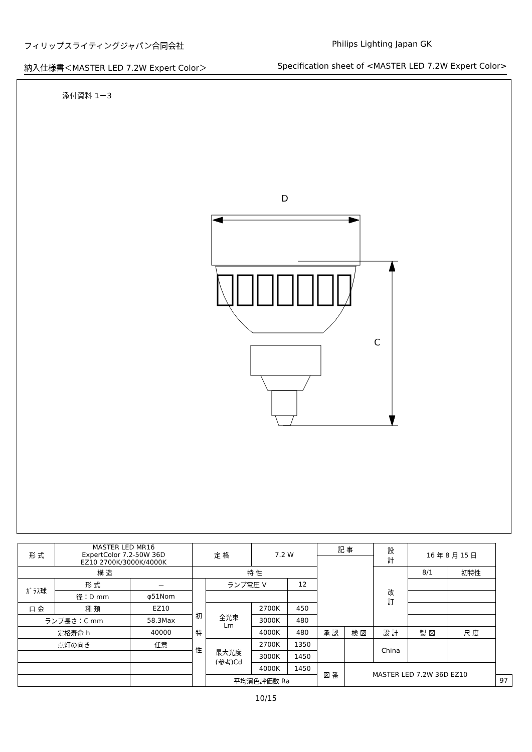フィリップスライティングジャパン合同会社 Philips Lighting Japan GK
納入仕様書＜MASTER LED 7.2W Expert Color＞ Specification sheet of <MASTER LED 7.2W Expert Color>
添付資料 1－3
D
C
| 形 式 | MASTER LED MR16 ExpertColor 7.2-50W 36D EZ10 2700K/3000K/4000K | | 定 格 | | 7.2 W | | 記 事 | | | 設 計 | 16 年 8 月 15 日 | | | |
| 構 造 | | | 特 性 | | | | | | | 改 訂 | 8/1 | 初特性 | | |
| ｶﾞﾗｽ球 | 形 式 | － | 初 特 性 | ランプ電圧 V | | 12 | | | | | | | | |
| | 径：D mm | φ51Nom | | | | | | | | | | | | |
| 口 金 | 種 類 | EZ10 | | 全光束 Lm | 2700K | 450 | | | | | | | | |
| ランプ長さ：C mm | | 58.3Max | | | 3000K | 480 | | | | | | | | |
| 定格寿命 h | | 40000 | | | 4000K | 480 | 承 認 | 検 図 | 設 計 | | 製 図 | | 尺 度 | |
| 点灯の向き | | 任意 | | 最大光度 (参考)Cd | 2700K | 1350 | | | China | | | | | |
| | | | | | 3000K | 1450 | | | | | | | | |
| | | | | | 4000K | 1450 | 図 番 | MASTER LED 7.2W 36D EZ10 | | | | | | |
| | | | | 平均演色評価数 Ra | | | | | | | | | | 97 |
10/15